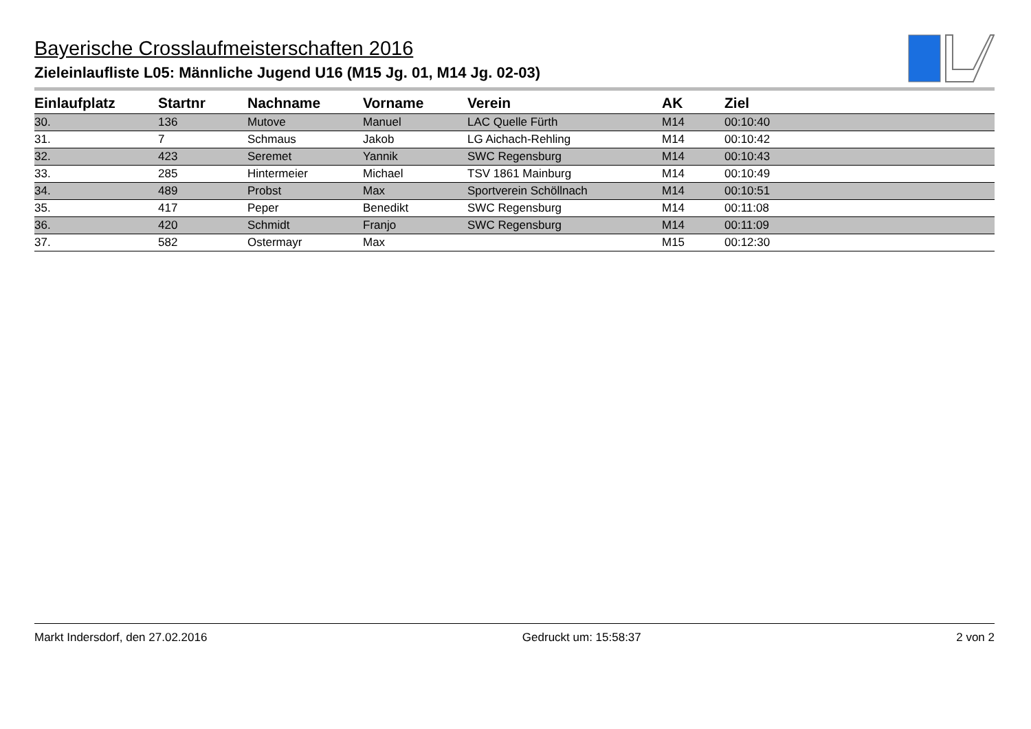Bayerische Crosslaufmeisterschaften 2016
Zieleinlaufliste L05: Männliche Jugend U16 (M15 Jg. 01, M14 Jg. 02-03)
| Einlaufplatz | Startnr | Nachname | Vorname | Verein | AK | Ziel |
| --- | --- | --- | --- | --- | --- | --- |
| 30. | 136 | Mutove | Manuel | LAC Quelle Fürth | M14 | 00:10:40 |
| 31. | 7 | Schmaus | Jakob | LG Aichach-Rehling | M14 | 00:10:42 |
| 32. | 423 | Seremet | Yannik | SWC Regensburg | M14 | 00:10:43 |
| 33. | 285 | Hintermeier | Michael | TSV 1861 Mainburg | M14 | 00:10:49 |
| 34. | 489 | Probst | Max | Sportverein Schöllnach | M14 | 00:10:51 |
| 35. | 417 | Peper | Benedikt | SWC Regensburg | M14 | 00:11:08 |
| 36. | 420 | Schmidt | Franjo | SWC Regensburg | M14 | 00:11:09 |
| 37. | 582 | Ostermayr | Max | | M15 | 00:12:30 |
Markt Indersdorf, den 27.02.2016 Gedruckt um: 15:58:37 2 von 2